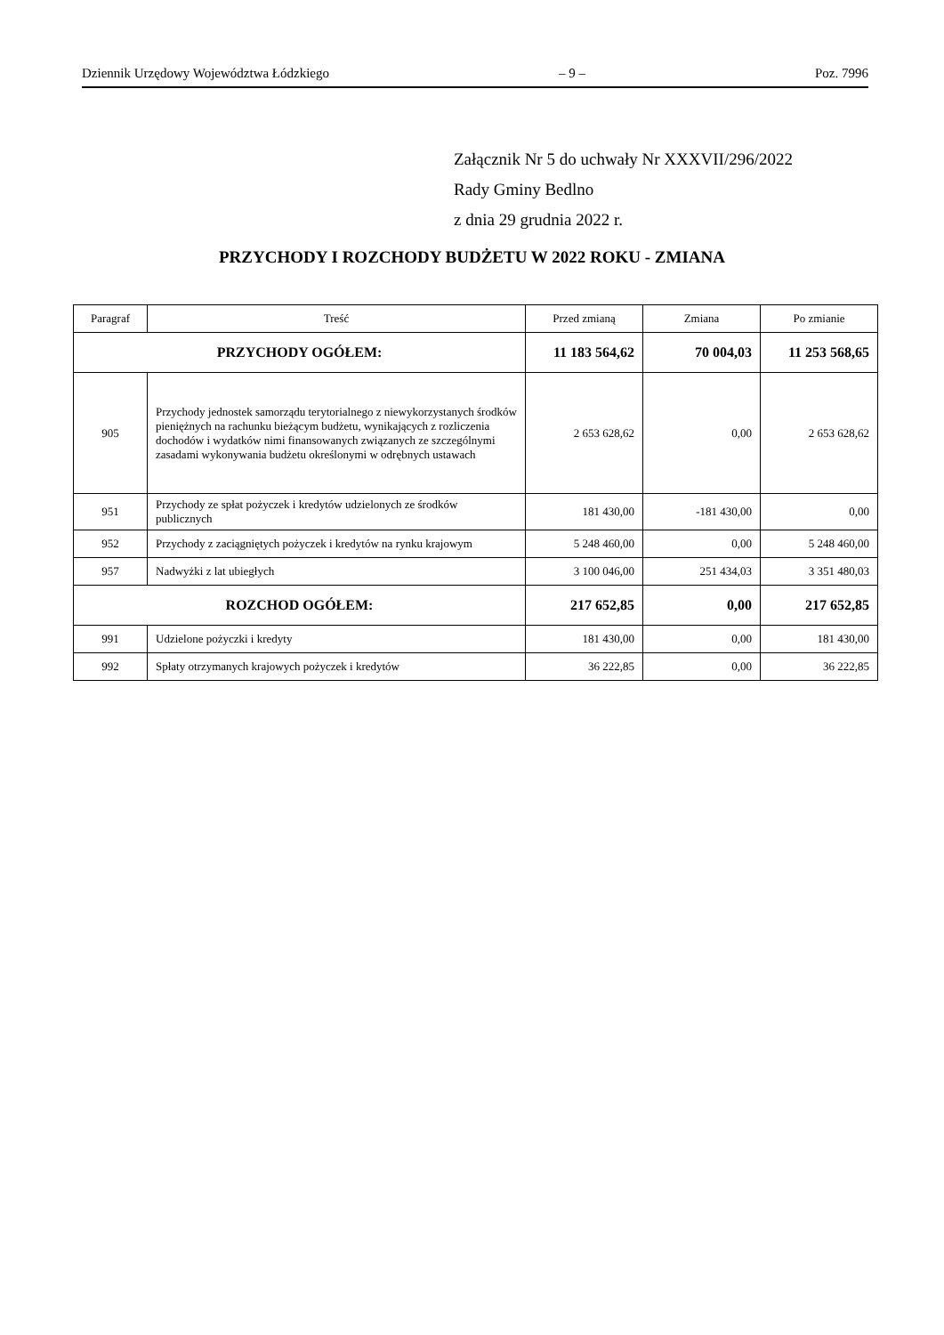Dziennik Urzędowy Województwa Łódzkiego – 9 – Poz. 7996
Załącznik Nr 5 do uchwały Nr XXXVII/296/2022
Rady Gminy Bedlno
z dnia 29 grudnia 2022 r.
PRZYCHODY I ROZCHODY BUDŻETU W 2022 ROKU - ZMIANA
| Paragraf | Treść | Przed zmianą | Zmiana | Po zmianie |
| --- | --- | --- | --- | --- |
| PRZYCHODY OGÓŁEM: | | 11 183 564,62 | 70 004,03 | 11 253 568,65 |
| 905 | Przychody jednostek samorządu terytorialnego z niewykorzystanych środków pieniężnych na rachunku bieżącym budżetu, wynikających z rozliczenia dochodów i wydatków nimi finansowanych związanych ze szczególnymi zasadami wykonywania budżetu określonymi w odrębnych ustawach | 2 653 628,62 | 0,00 | 2 653 628,62 |
| 951 | Przychody ze spłat pożyczek i kredytów udzielonych ze środków publicznych | 181 430,00 | -181 430,00 | 0,00 |
| 952 | Przychody z zaciągniętych pożyczek i kredytów na rynku krajowym | 5 248 460,00 | 0,00 | 5 248 460,00 |
| 957 | Nadwyżki z lat ubiegłych | 3 100 046,00 | 251 434,03 | 3 351 480,03 |
| ROZCHOD OGÓŁEM: | | 217 652,85 | 0,00 | 217 652,85 |
| 991 | Udzielone pożyczki i kredyty | 181 430,00 | 0,00 | 181 430,00 |
| 992 | Spłaty otrzymanych krajowych pożyczek i kredytów | 36 222,85 | 0,00 | 36 222,85 |